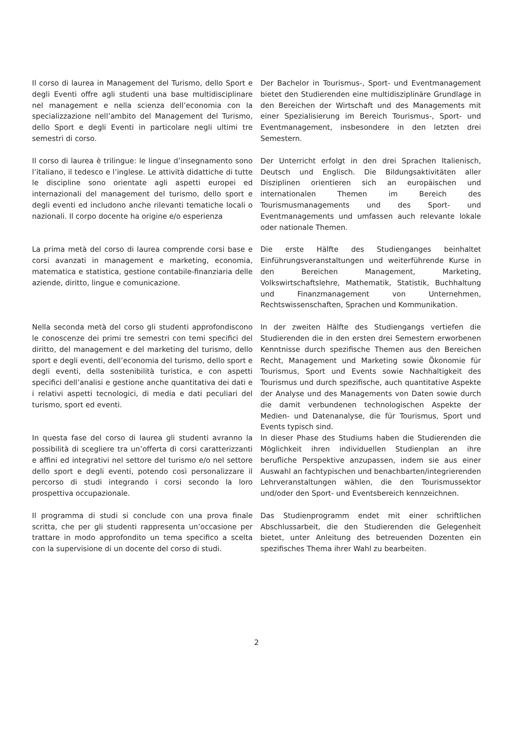Il corso di laurea in Management del Turismo, dello Sport e degli Eventi offre agli studenti una base multidisciplinare nel management e nella scienza dell’economia con la specializzazione nell’ambito del Management del Turismo, dello Sport e degli Eventi in particolare negli ultimi tre semestri di corso.
Der Bachelor in Tourismus-, Sport- und Eventmanagement bietet den Studierenden eine multidisziplinäre Grundlage in den Bereichen der Wirtschaft und des Managements mit einer Spezialisierung im Bereich Tourismus-, Sport- und Eventmanagement, insbesondere in den letzten drei Semestern.
Il corso di laurea è trilingue: le lingue d’insegnamento sono l’italiano, il tedesco e l’inglese. Le attività didattiche di tutte le discipline sono orientate agli aspetti europei ed internazionali del management del turismo, dello sport e degli eventi ed includono anche rilevanti tematiche locali o nazionali. Il corpo docente ha origine e/o esperienza
Der Unterricht erfolgt in den drei Sprachen Italienisch, Deutsch und Englisch. Die Bildungsaktivitäten aller Disziplinen orientieren sich an europäischen und internationalen Themen im Bereich des Tourismusmanagements und des Sport- und Eventmanagements und umfassen auch relevante lokale oder nationale Themen.
La prima metà del corso di laurea comprende corsi base e corsi avanzati in management e marketing, economia, matematica e statistica, gestione contabile-finanziaria delle aziende, diritto, lingue e comunicazione.
Die erste Hälfte des Studienganges beinhaltet Einführungsveranstaltungen und weiterführende Kurse in den Bereichen Management, Marketing, Volkswirtschaftslehre, Mathematik, Statistik, Buchhaltung und Finanzmanagement von Unternehmen, Rechtswissenschaften, Sprachen und Kommunikation.
Nella seconda metà del corso gli studenti approfondiscono le conoscenze dei primi tre semestri con temi specifici del diritto, del management e del marketing del turismo, dello sport e degli eventi, dell’economia del turismo, dello sport e degli eventi, della sostenibilità turistica, e con aspetti specifici dell’analisi e gestione anche quantitativa dei dati e i relativi aspetti tecnologici, di media e dati peculiari del turismo, sport ed eventi.
In der zweiten Hälfte des Studiengangs vertiefen die Studierenden die in den ersten drei Semestern erworbenen Kenntnisse durch spezifische Themen aus den Bereichen Recht, Management und Marketing sowie Ökonomie für Tourismus, Sport und Events sowie Nachhaltigkeit des Tourismus und durch spezifische, auch quantitative Aspekte der Analyse und des Managements von Daten sowie durch die damit verbundenen technologischen Aspekte der Medien- und Datenanalyse, die für Tourismus, Sport und Events typisch sind.
In questa fase del corso di laurea gli studenti avranno la possibilità di scegliere tra un’offerta di corsi caratterizzanti e affini ed integrativi nel settore del turismo e/o nel settore dello sport e degli eventi, potendo così personalizzare il percorso di studi integrando i corsi secondo la loro prospettiva occupazionale.
In dieser Phase des Studiums haben die Studierenden die Möglichkeit ihren individuellen Studienplan an ihre berufliche Perspektive anzupassen, indem sie aus einer Auswahl an fachtypischen und benachbarten/integrierenden Lehrveranstaltungen wählen, die den Tourismussektor und/oder den Sport- und Eventsbereich kennzeichnen.
Il programma di studi si conclude con una prova finale scritta, che per gli studenti rappresenta un’occasione per trattare in modo approfondito un tema specifico a scelta con la supervisione di un docente del corso di studi.
Das Studienprogramm endet mit einer schriftlichen Abschlussarbeit, die den Studierenden die Gelegenheit bietet, unter Anleitung des betreuenden Dozenten ein spezifisches Thema ihrer Wahl zu bearbeiten.
2